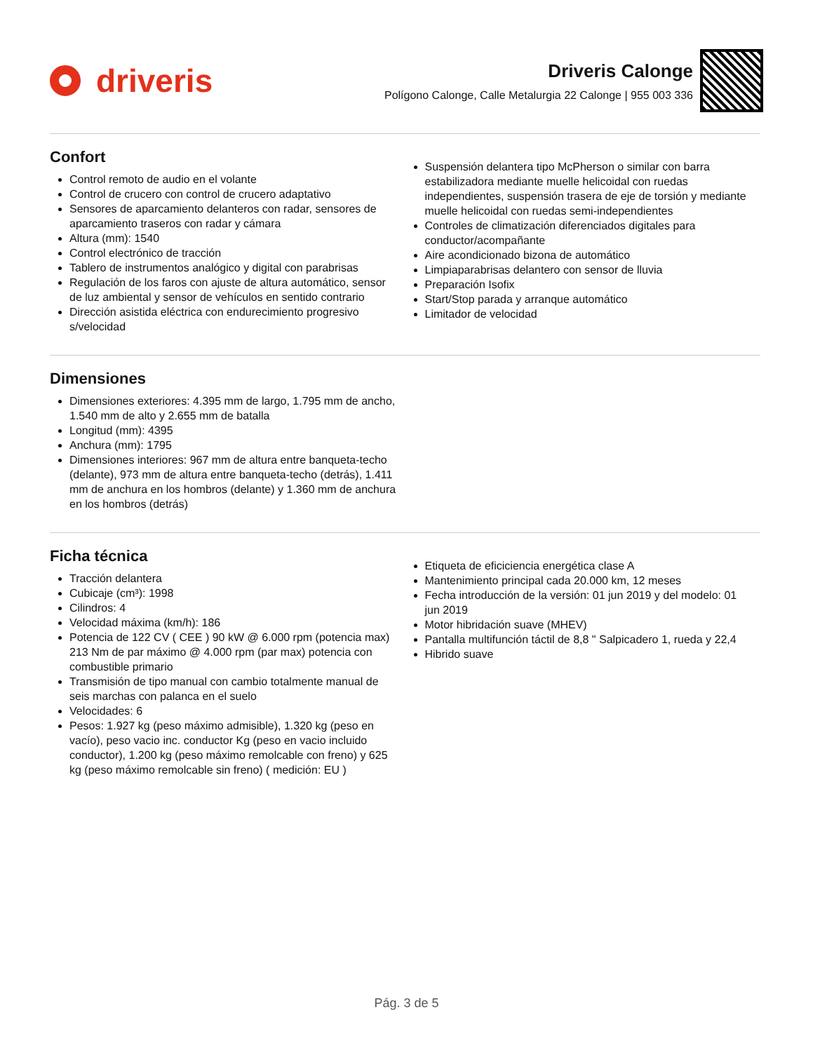driveris
Driveris Calonge
Polígono Calonge, Calle Metalurgia 22 Calonge | 955 003 336
Confort
Control remoto de audio en el volante
Control de crucero con control de crucero adaptativo
Sensores de aparcamiento delanteros con radar, sensores de aparcamiento traseros con radar y cámara
Altura (mm): 1540
Control electrónico de tracción
Tablero de instrumentos analógico y digital con parabrisas
Regulación de los faros con ajuste de altura automático, sensor de luz ambiental y sensor de vehículos en sentido contrario
Dirección asistida eléctrica con endurecimiento progresivo s/velocidad
Suspensión delantera tipo McPherson o similar con barra estabilizadora mediante muelle helicoidal con ruedas independientes, suspensión trasera de eje de torsión y mediante muelle helicoidal con ruedas semi-independientes
Controles de climatización diferenciados digitales para conductor/acompañante
Aire acondicionado bizona de automático
Limpiaparabrisas delantero con sensor de lluvia
Preparación Isofix
Start/Stop parada y arranque automático
Limitador de velocidad
Dimensiones
Dimensiones exteriores: 4.395 mm de largo, 1.795 mm de ancho, 1.540 mm de alto y 2.655 mm de batalla
Longitud (mm): 4395
Anchura (mm): 1795
Dimensiones interiores: 967 mm de altura entre banqueta-techo (delante), 973 mm de altura entre banqueta-techo (detrás), 1.411 mm de anchura en los hombros (delante) y 1.360 mm de anchura en los hombros (detrás)
Ficha técnica
Tracción delantera
Cubicaje (cm³): 1998
Cilindros: 4
Velocidad máxima (km/h): 186
Potencia de 122 CV ( CEE ) 90 kW @ 6.000 rpm (potencia max) 213 Nm de par máximo @ 4.000 rpm (par max) potencia con combustible primario
Transmisión de tipo manual con cambio totalmente manual de seis marchas con palanca en el suelo
Velocidades: 6
Pesos: 1.927 kg (peso máximo admisible), 1.320 kg (peso en vacío), peso vacio inc. conductor Kg (peso en vacio incluido conductor), 1.200 kg (peso máximo remolcable con freno) y 625 kg (peso máximo remolcable sin freno) ( medición: EU )
Etiqueta de eficiciencia energética clase A
Mantenimiento principal cada 20.000 km, 12 meses
Fecha introducción de la versión: 01 jun 2019 y del modelo: 01 jun 2019
Motor hibridación suave (MHEV)
Pantalla multifunción táctil de 8,8 " Salpicadero 1, rueda y 22,4
Hibrido suave
Pág. 3 de 5